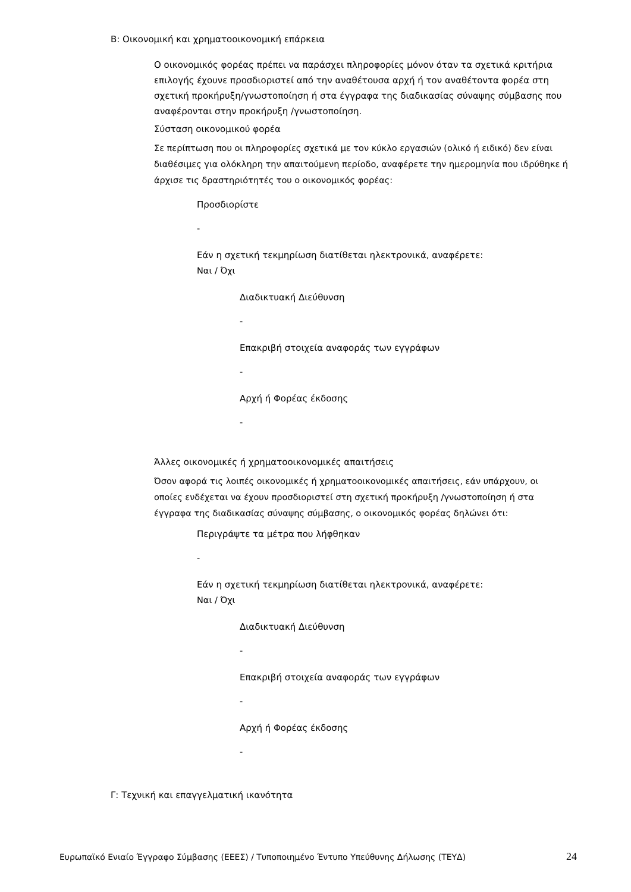B: Οικονομική και χρηματοοικονομική επάρκεια
Ο οικονομικός φορέας πρέπει να παράσχει πληροφορίες μόνον όταν τα σχετικά κριτήρια επιλογής έχουνε προσδιοριστεί από την αναθέτουσα αρχή ή τον αναθέτοντα φορέα στη σχετική προκήρυξη/γνωστοποίηση ή στα έγγραφα της διαδικασίας σύναψης σύμβασης που αναφέρονται στην προκήρυξη /γνωστοποίηση.
Σύσταση οικονομικού φορέα
Σε περίπτωση που οι πληροφορίες σχετικά με τον κύκλο εργασιών (ολικό ή ειδικό) δεν είναι διαθέσιμες για ολόκληρη την απαιτούμενη περίοδο, αναφέρετε την ημερομηνία που ιδρύθηκε ή άρχισε τις δραστηριότητές του ο οικονομικός φορέας:
Προσδιορίστε
-
Εάν η σχετική τεκμηρίωση διατίθεται ηλεκτρονικά, αναφέρετε:
Ναι / Όχι
Διαδικτυακή Διεύθυνση
-
Επακριβή στοιχεία αναφοράς των εγγράφων
-
Αρχή ή Φορέας έκδοσης
-
Άλλες οικονομικές ή χρηματοοικονομικές απαιτήσεις
Όσον αφορά τις λοιπές οικονομικές ή χρηματοοικονομικές απαιτήσεις, εάν υπάρχουν, οι οποίες ενδέχεται να έχουν προσδιοριστεί στη σχετική προκήρυξη /γνωστοποίηση ή στα έγγραφα της διαδικασίας σύναψης σύμβασης, ο οικονομικός φορέας δηλώνει ότι:
Περιγράψτε τα μέτρα που λήφθηκαν
-
Εάν η σχετική τεκμηρίωση διατίθεται ηλεκτρονικά, αναφέρετε:
Ναι / Όχι
Διαδικτυακή Διεύθυνση
-
Επακριβή στοιχεία αναφοράς των εγγράφων
-
Αρχή ή Φορέας έκδοσης
-
Γ: Τεχνική και επαγγελματική ικανότητα
Ευρωπαϊκό Ενιαίο Έγγραφο Σύμβασης (ΕΕΕΣ) / Τυποποιημένο Έντυπο Υπεύθυνης Δήλωσης (ΤΕΥΔ) 24